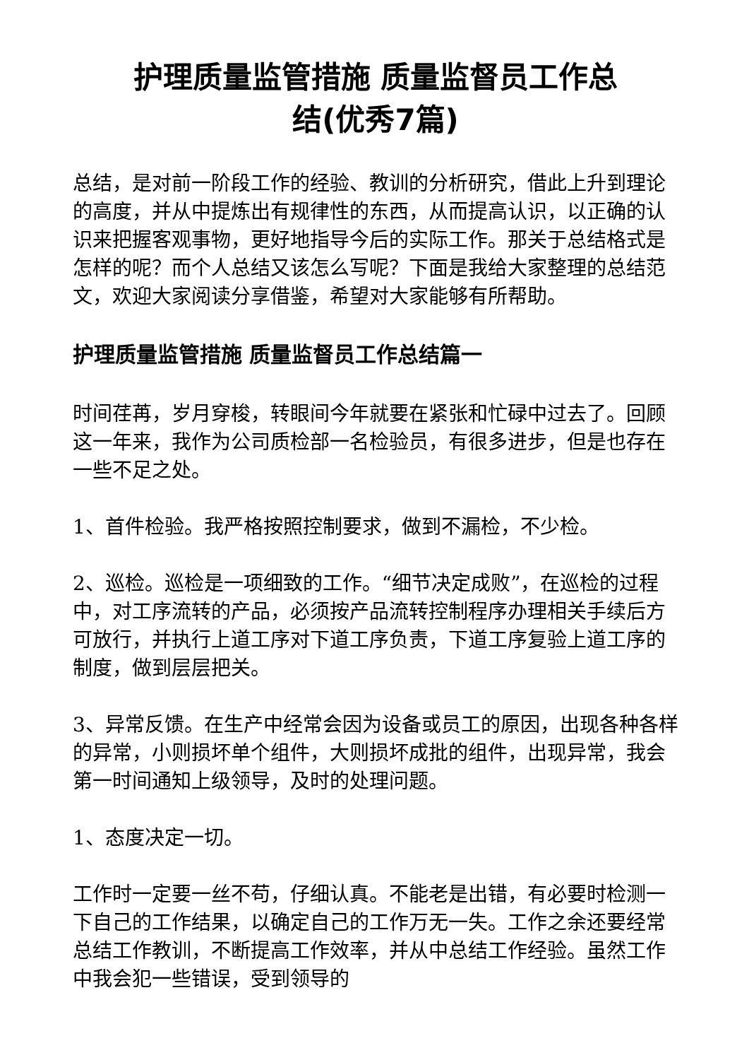护理质量监管措施 质量监督员工作总
结(优秀7篇)
总结，是对前一阶段工作的经验、教训的分析研究，借此上升到理论的高度，并从中提炼出有规律性的东西，从而提高认识，以正确的认识来把握客观事物，更好地指导今后的实际工作。那关于总结格式是怎样的呢？而个人总结又该怎么写呢？下面是我给大家整理的总结范文，欢迎大家阅读分享借鉴，希望对大家能够有所帮助。
护理质量监管措施 质量监督员工作总结篇一
时间荏苒，岁月穿梭，转眼间今年就要在紧张和忙碌中过去了。回顾这一年来，我作为公司质检部一名检验员，有很多进步，但是也存在一些不足之处。
1、首件检验。我严格按照控制要求，做到不漏检，不少检。
2、巡检。巡检是一项细致的工作。“细节决定成败”，在巡检的过程中，对工序流转的产品，必须按产品流转控制程序办理相关手续后方可放行，并执行上道工序对下道工序负责，下道工序复验上道工序的制度，做到层层把关。
3、异常反馈。在生产中经常会因为设备或员工的原因，出现各种各样的异常，小则损坏单个组件，大则损坏成批的组件，出现异常，我会第一时间通知上级领导，及时的处理问题。
1、态度决定一切。
工作时一定要一丝不苟，仔细认真。不能老是出错，有必要时检测一下自己的工作结果，以确定自己的工作万无一失。工作之余还要经常总结工作教训，不断提高工作效率，并从中总结工作经验。虽然工作中我会犯一些错误，受到领导的